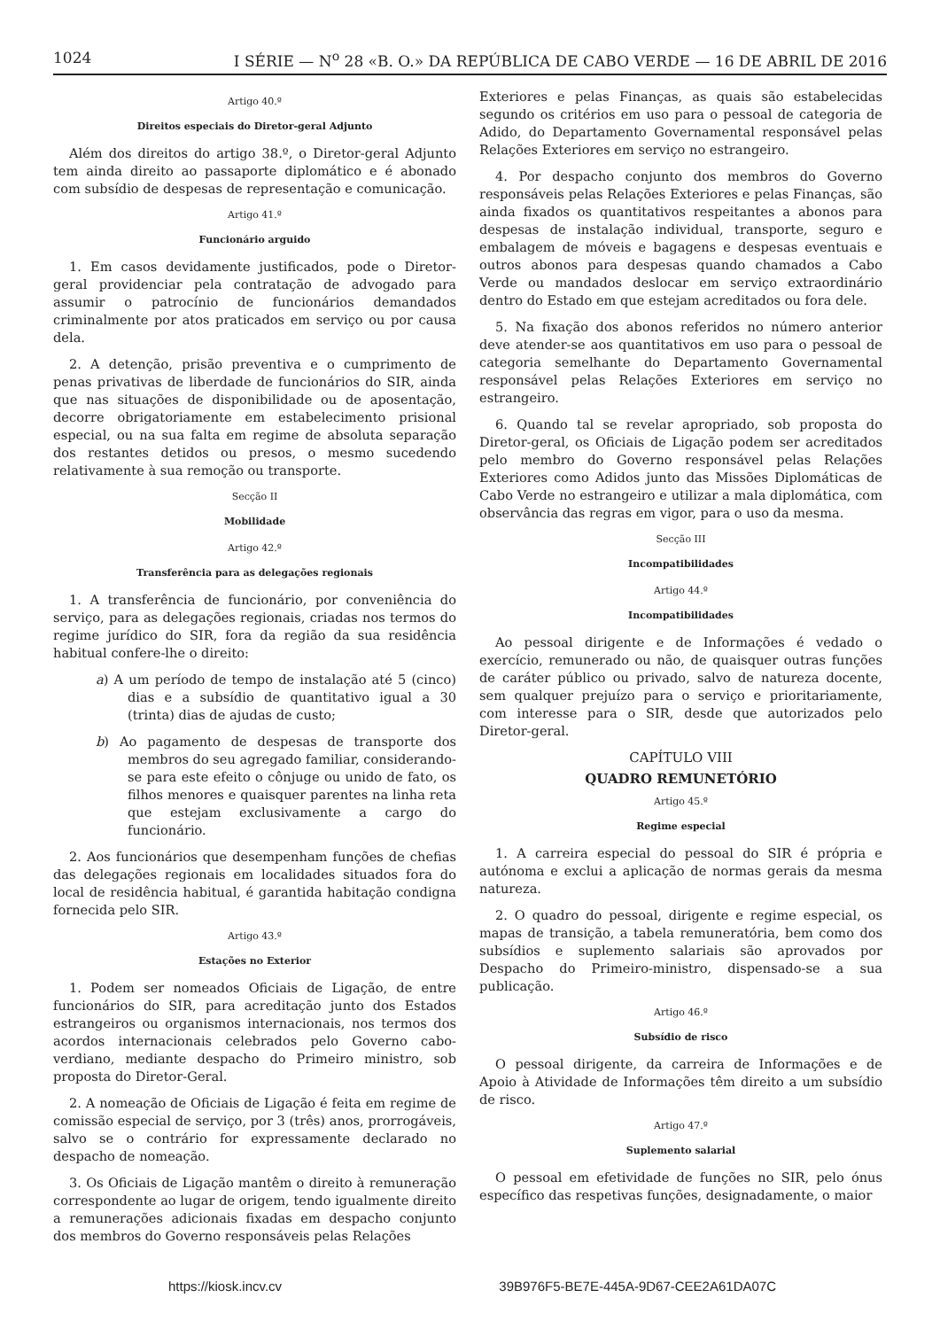1024 I SÉRIE — N<sup>o</sup> 28 «B. O.» DA REPÚBLICA DE CABO VERDE — 16 DE ABRIL DE 2016
Artigo 40.º
Direitos especiais do Diretor-geral Adjunto
Além dos direitos do artigo 38.º, o Diretor-geral Adjunto tem ainda direito ao passaporte diplomático e é abonado com subsídio de despesas de representação e comunicação.
Artigo 41.º
Funcionário arguido
1. Em casos devidamente justificados, pode o Diretor-geral providenciar pela contratação de advogado para assumir o patrocínio de funcionários demandados criminalmente por atos praticados em serviço ou por causa dela.
2. A detenção, prisão preventiva e o cumprimento de penas privativas de liberdade de funcionários do SIR, ainda que nas situações de disponibilidade ou de aposentação, decorre obrigatoriamente em estabelecimento prisional especial, ou na sua falta em regime de absoluta separação dos restantes detidos ou presos, o mesmo sucedendo relativamente à sua remoção ou transporte.
Secção II
Mobilidade
Artigo 42.º
Transferência para as delegações regionais
1. A transferência de funcionário, por conveniência do serviço, para as delegações regionais, criadas nos termos do regime jurídico do SIR, fora da região da sua residência habitual confere-lhe o direito:
a) A um período de tempo de instalação até 5 (cinco) dias e a subsídio de quantitativo igual a 30 (trinta) dias de ajudas de custo;
b) Ao pagamento de despesas de transporte dos membros do seu agregado familiar, considerando-se para este efeito o cônjuge ou unido de fato, os filhos menores e quaisquer parentes na linha reta que estejam exclusivamente a cargo do funcionário.
2. Aos funcionários que desempenham funções de chefias das delegações regionais em localidades situados fora do local de residência habitual, é garantida habitação condigna fornecida pelo SIR.
Artigo 43.º
Estações no Exterior
1. Podem ser nomeados Oficiais de Ligação, de entre funcionários do SIR, para acreditação junto dos Estados estrangeiros ou organismos internacionais, nos termos dos acordos internacionais celebrados pelo Governo cabo-verdiano, mediante despacho do Primeiro ministro, sob proposta do Diretor-Geral.
2. A nomeação de Oficiais de Ligação é feita em regime de comissão especial de serviço, por 3 (três) anos, prorrogáveis, salvo se o contrário for expressamente declarado no despacho de nomeação.
3. Os Oficiais de Ligação mantêm o direito à remuneração correspondente ao lugar de origem, tendo igualmente direito a remunerações adicionais fixadas em despacho conjunto dos membros do Governo responsáveis pelas Relações
Exteriores e pelas Finanças, as quais são estabelecidas segundo os critérios em uso para o pessoal de categoria de Adido, do Departamento Governamental responsável pelas Relações Exteriores em serviço no estrangeiro.
4. Por despacho conjunto dos membros do Governo responsáveis pelas Relações Exteriores e pelas Finanças, são ainda fixados os quantitativos respeitantes a abonos para despesas de instalação individual, transporte, seguro e embalagem de móveis e bagagens e despesas eventuais e outros abonos para despesas quando chamados a Cabo Verde ou mandados deslocar em serviço extraordinário dentro do Estado em que estejam acreditados ou fora dele.
5. Na fixação dos abonos referidos no número anterior deve atender-se aos quantitativos em uso para o pessoal de categoria semelhante do Departamento Governamental responsável pelas Relações Exteriores em serviço no estrangeiro.
6. Quando tal se revelar apropriado, sob proposta do Diretor-geral, os Oficiais de Ligação podem ser acreditados pelo membro do Governo responsável pelas Relações Exteriores como Adidos junto das Missões Diplomáticas de Cabo Verde no estrangeiro e utilizar a mala diplomática, com observância das regras em vigor, para o uso da mesma.
Secção III
Incompatibilidades
Artigo 44.º
Incompatibilidades
Ao pessoal dirigente e de Informações é vedado o exercício, remunerado ou não, de quaisquer outras funções de caráter público ou privado, salvo de natureza docente, sem qualquer prejuízo para o serviço e prioritariamente, com interesse para o SIR, desde que autorizados pelo Diretor-geral.
CAPÍTULO VIII
QUADRO REMUNETÓRIO
Artigo 45.º
Regime especial
1. A carreira especial do pessoal do SIR é própria e autónoma e exclui a aplicação de normas gerais da mesma natureza.
2. O quadro do pessoal, dirigente e regime especial, os mapas de transição, a tabela remuneratória, bem como dos subsídios e suplemento salariais são aprovados por Despacho do Primeiro-ministro, dispensado-se a sua publicação.
Artigo 46.º
Subsídio de risco
O pessoal dirigente, da carreira de Informações e de Apoio à Atividade de Informações têm direito a um subsídio de risco.
Artigo 47.º
Suplemento salarial
O pessoal em efetividade de funções no SIR, pelo ónus específico das respetivas funções, designadamente, o maior
https://kiosk.incv.cv 39B976F5-BE7E-445A-9D67-CEE2A61DA07C